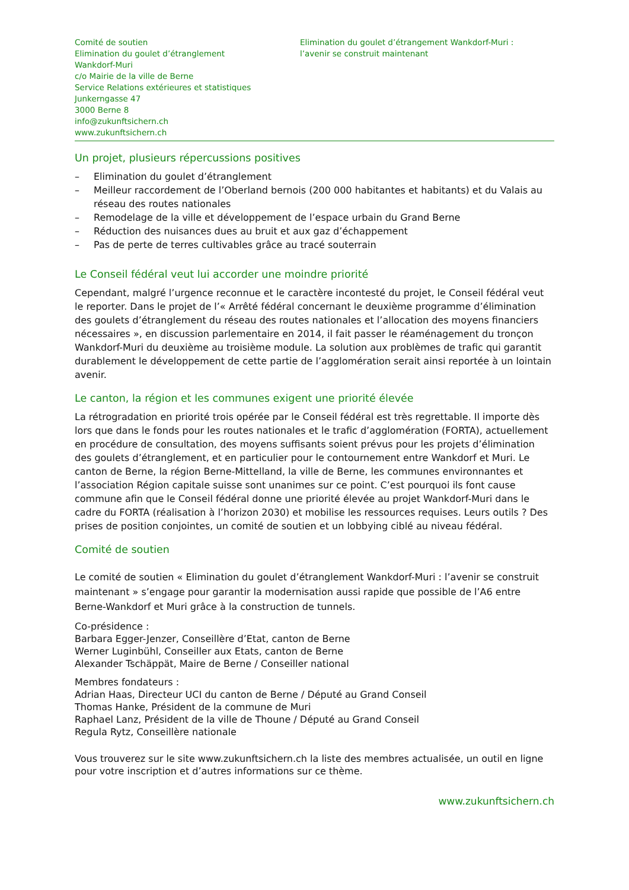Comité de soutien
Elimination du goulet d’étranglement
Wankdorf-Muri
c/o Mairie de la ville de Berne
Service Relations extérieures et statistiques
Junkerngasse 47
3000 Berne 8
info@zukunftsichern.ch
www.zukunftsichern.ch
Elimination du goulet d’étrangement Wankdorf-Muri :
l’avenir se construit maintenant
Un projet, plusieurs répercussions positives
– Elimination du goulet d’étranglement
– Meilleur raccordement de l’Oberland bernois (200 000 habitantes et habitants) et du Valais au réseau des routes nationales
– Remodelage de la ville et développement de l’espace urbain du Grand Berne
– Réduction des nuisances dues au bruit et aux gaz d’échappement
– Pas de perte de terres cultivables grâce au tracé souterrain
Le Conseil fédéral veut lui accorder une moindre priorité
Cependant, malgré l’urgence reconnue et le caractère incontesté du projet, le Conseil fédéral veut le reporter. Dans le projet de l’« Arrêté fédéral concernant le deuxième programme d’élimination des goulets d’étranglement du réseau des routes nationales et l’allocation des moyens financiers nécessaires », en discussion parlementaire en 2014, il fait passer le réaménagement du tronçon Wankdorf-Muri du deuxième au troisième module. La solution aux problèmes de trafic qui garantit durablement le développement de cette partie de l’agglomération serait ainsi reportée à un lointain avenir.
Le canton, la région et les communes exigent une priorité élevée
La rétrogradation en priorité trois opérée par le Conseil fédéral est très regrettable. Il importe dès lors que dans le fonds pour les routes nationales et le trafic d’agglomération (FORTA), actuellement en procédure de consultation, des moyens suffisants soient prévus pour les projets d’élimination des goulets d’étranglement, et en particulier pour le contournement entre Wankdorf et Muri. Le canton de Berne, la région Berne-Mittelland, la ville de Berne, les communes environnantes et l’association Région capitale suisse sont unanimes sur ce point. C’est pourquoi ils font cause commune afin que le Conseil fédéral donne une priorité élevée au projet Wankdorf-Muri dans le cadre du FORTA (réalisation à l’horizon 2030) et mobilise les ressources requises. Leurs outils ? Des prises de position conjointes, un comité de soutien et un lobbying ciblé au niveau fédéral.
Comité de soutien
Le comité de soutien « Elimination du goulet d’étranglement Wankdorf-Muri : l’avenir se construit maintenant » s’engage pour garantir la modernisation aussi rapide que possible de l’A6 entre Berne-Wankdorf et Muri grâce à la construction de tunnels.
Co-présidence :
Barbara Egger-Jenzer, Conseillère d’Etat, canton de Berne
Werner Luginbühl, Conseiller aux Etats, canton de Berne
Alexander Tschäppät, Maire de Berne / Conseiller national
Membres fondateurs :
Adrian Haas, Directeur UCI du canton de Berne / Député au Grand Conseil
Thomas Hanke, Président de la commune de Muri
Raphael Lanz, Président de la ville de Thoune / Député au Grand Conseil
Regula Rytz, Conseillère nationale
Vous trouverez sur le site www.zukunftsichern.ch la liste des membres actualisée, un outil en ligne pour votre inscription et d’autres informations sur ce thème.
www.zukunftsichern.ch